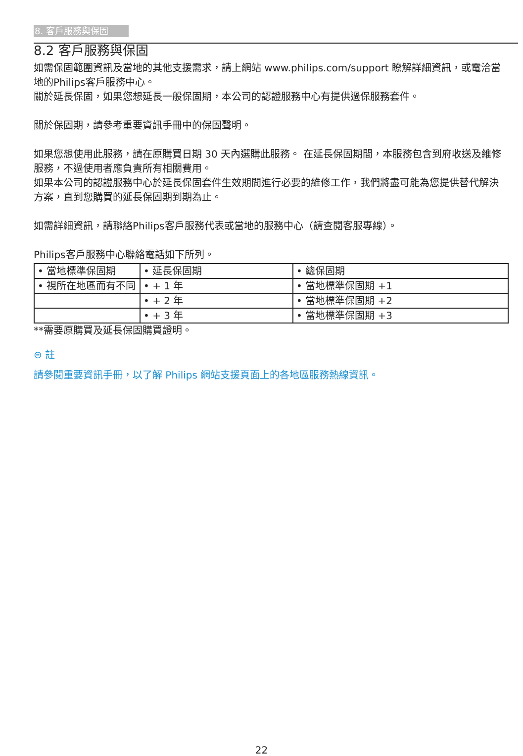8. 客戶服務與保固
8.2 客戶服務與保固
如需保固範圍資訊及當地的其他支援需求，請上網站 www.philips.com/support 瞭解詳細資訊，或電洽當地的Philips客戶服務中心。
關於延長保固，如果您想延長一般保固期，本公司的認證服務中心有提供過保服務套件。
關於保固期，請參考重要資訊手冊中的保固聲明。
如果您想使用此服務，請在原購買日期 30 天內選購此服務。 在延長保固期間，本服務包含到府收送及維修服務，不過使用者應負責所有相關費用。
如果本公司的認證服務中心於延長保固套件生效期間進行必要的維修工作，我們將盡可能為您提供替代解決方案，直到您購買的延長保固期到期為止。
如需詳細資訊，請聯絡Philips客戶服務代表或當地的服務中心（請查閱客服專線）。
Philips客戶服務中心聯絡電話如下所列。
| • 當地標準保固期 | • 延長保固期 | • 總保固期 |
| • 視所在地區而有不同 | • + 1 年 | • 當地標準保固期 +1 |
| | • + 2 年 | • 當地標準保固期 +2 |
| | • + 3 年 | • 當地標準保固期 +3 |
**需要原購買及延長保固購買證明。
⊜ 註
請參閱重要資訊手冊，以了解 Philips 網站支援頁面上的各地區服務熱線資訊。
22